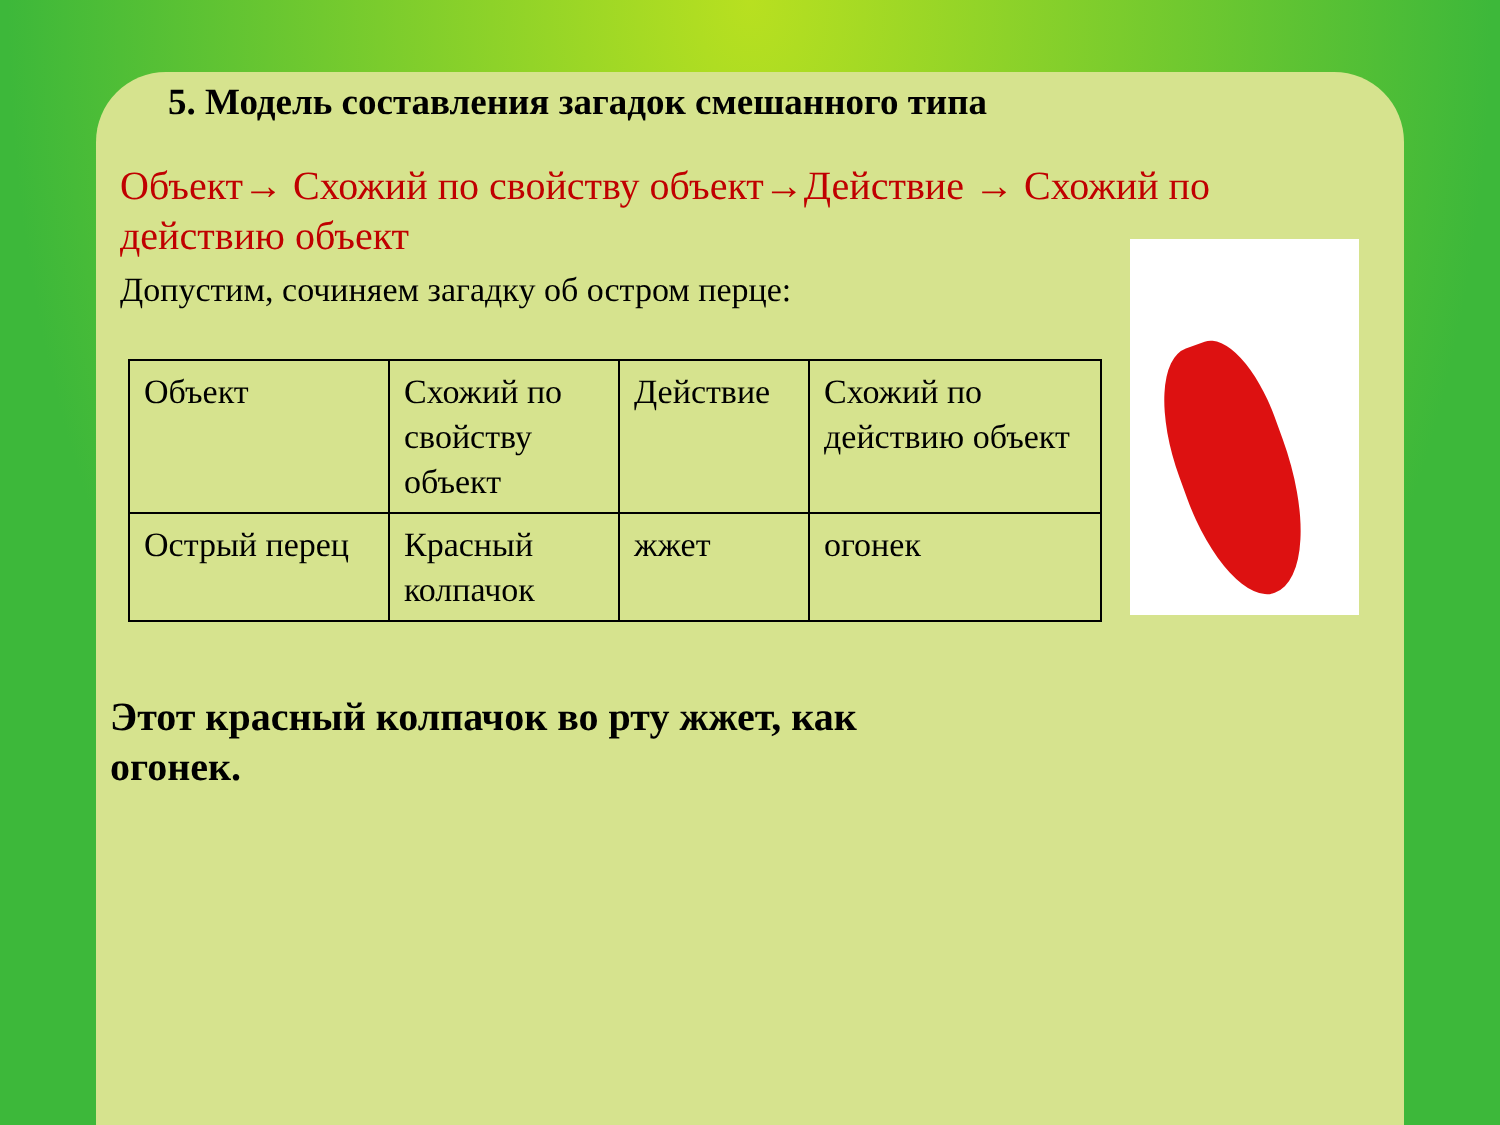5. Модель составления загадок смешанного типа
Объект→ Схожий по свойству объект→Действие → Схожий по действию объект
Допустим, сочиняем загадку об остром перце:
| Объект | Схожий по свойству объект | Действие | Схожий по действию объект |
| Острый перец | Красный колпачок | жжет | огонек |
Этот красный колпачок во рту жжет, как
огонек.